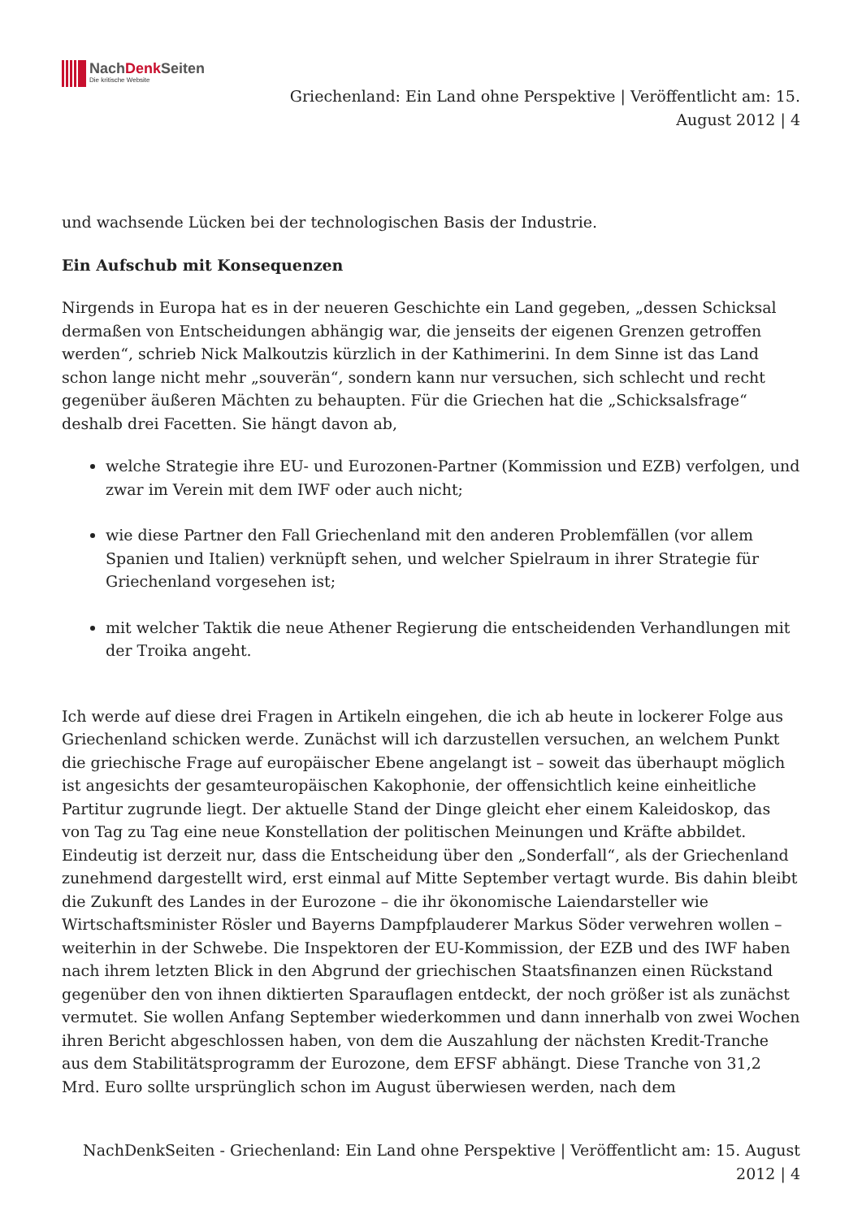NachDenk Seiten
Die kritische Website
Griechenland: Ein Land ohne Perspektive | Veröffentlicht am: 15.
August 2012 | 4
und wachsende Lücken bei der technologischen Basis der Industrie.
Ein Aufschub mit Konsequenzen
Nirgends in Europa hat es in der neueren Geschichte ein Land gegeben, „dessen Schicksal dermaßen von Entscheidungen abhängig war, die jenseits der eigenen Grenzen getroffen werden“, schrieb Nick Malkoutzis kürzlich in der Kathimerini. In dem Sinne ist das Land schon lange nicht mehr „souverän“, sondern kann nur versuchen, sich schlecht und recht gegenüber äußeren Mächten zu behaupten. Für die Griechen hat die „Schicksalsfrage“ deshalb drei Facetten. Sie hängt davon ab,
welche Strategie ihre EU- und Eurozonen-Partner (Kommission und EZB) verfolgen, und zwar im Verein mit dem IWF oder auch nicht;
wie diese Partner den Fall Griechenland mit den anderen Problemfällen (vor allem Spanien und Italien) verknüpft sehen, und welcher Spielraum in ihrer Strategie für Griechenland vorgesehen ist;
mit welcher Taktik die neue Athener Regierung die entscheidenden Verhandlungen mit der Troika angeht.
Ich werde auf diese drei Fragen in Artikeln eingehen, die ich ab heute in lockerer Folge aus Griechenland schicken werde. Zunächst will ich darzustellen versuchen, an welchem Punkt die griechische Frage auf europäischer Ebene angelangt ist – soweit das überhaupt möglich ist angesichts der gesamteuropäischen Kakophonie, der offensichtlich keine einheitliche Partitur zugrunde liegt. Der aktuelle Stand der Dinge gleicht eher einem Kaleidoskop, das von Tag zu Tag eine neue Konstellation der politischen Meinungen und Kräfte abbildet. Eindeutig ist derzeit nur, dass die Entscheidung über den „Sonderfall“, als der Griechenland zunehmend dargestellt wird, erst einmal auf Mitte September vertagt wurde. Bis dahin bleibt die Zukunft des Landes in der Eurozone – die ihr ökonomische Laiendarsteller wie Wirtschaftsminister Rösler und Bayerns Dampfplauderer Markus Söder verwehren wollen – weiterhin in der Schwebe. Die Inspektoren der EU-Kommission, der EZB und des IWF haben nach ihrem letzten Blick in den Abgrund der griechischen Staatsfinanzen einen Rückstand gegenüber den von ihnen diktierten Sparauflagen entdeckt, der noch größer ist als zunächst vermutet. Sie wollen Anfang September wiederkommen und dann innerhalb von zwei Wochen ihren Bericht abgeschlossen haben, von dem die Auszahlung der nächsten Kredit-Tranche aus dem Stabilitätsprogramm der Eurozone, dem EFSF abhängt. Diese Tranche von 31,2 Mrd. Euro sollte ursprünglich schon im August überwiesen werden, nach dem
NachDenkSeiten - Griechenland: Ein Land ohne Perspektive | Veröffentlicht am: 15. August
2012 | 4